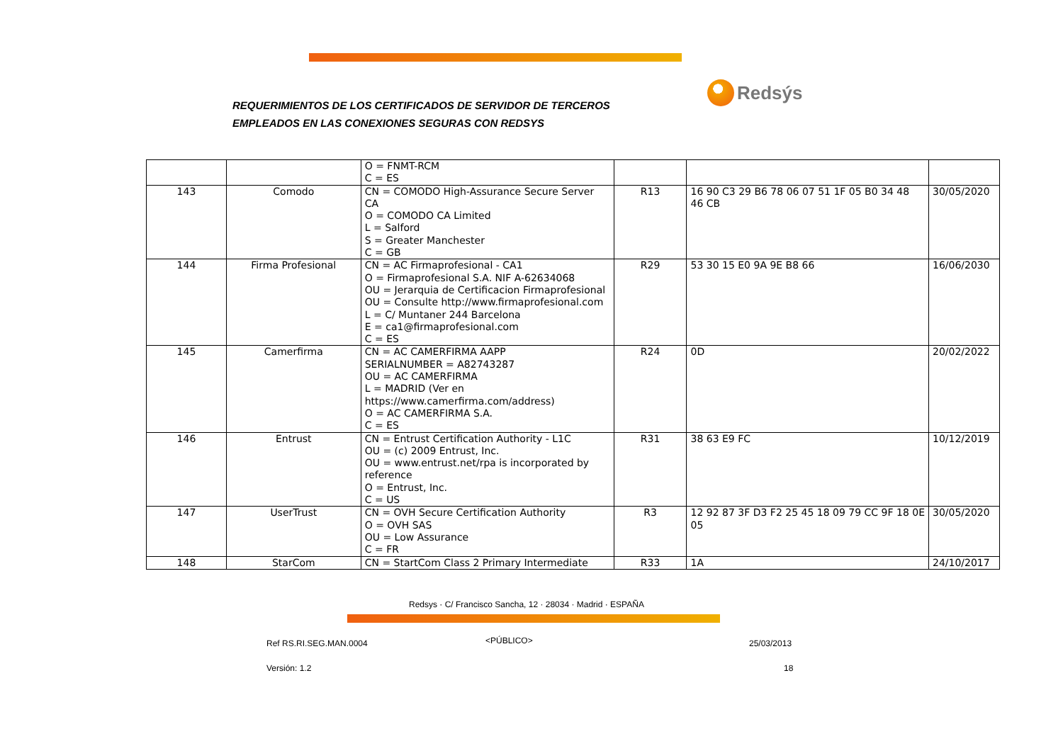REQUERIMIENTOS DE LOS CERTIFICADOS DE SERVIDOR DE TERCEROS
EMPLEADOS EN LAS CONEXIONES SEGURAS CON REDSYS
Redsýs
| | | O = FNMT-RCM C = ES | | | |
| 143 | Comodo | CN = COMODO High-Assurance Secure Server CA O = COMODO CA Limited L = Salford S = Greater Manchester C = GB | R13 | 16 90 C3 29 B6 78 06 07 51 1F 05 B0 34 48 46 CB | 30/05/2020 |
| 144 | Firma Profesional | CN = AC Firmaprofesional - CA1 O = Firmaprofesional S.A. NIF A-62634068 OU = Jerarquia de Certificacion Firmaprofesional OU = Consulte http://www.firmaprofesional.com L = C/ Muntaner 244 Barcelona E = ca1@firmaprofesional.com C = ES | R29 | 53 30 15 E0 9A 9E B8 66 | 16/06/2030 |
| 145 | Camerfirma | CN = AC CAMERFIRMA AAPP SERIALNUMBER = A82743287 OU = AC CAMERFIRMA L = MADRID (Ver en https://www.camerfirma.com/address) O = AC CAMERFIRMA S.A. C = ES | R24 | 0D | 20/02/2022 |
| 146 | Entrust | CN = Entrust Certification Authority - L1C OU = (c) 2009 Entrust, Inc. OU = www.entrust.net/rpa is incorporated by reference O = Entrust, Inc. C = US | R31 | 38 63 E9 FC | 10/12/2019 |
| 147 | UserTrust | CN = OVH Secure Certification Authority O = OVH SAS OU = Low Assurance C = FR | R3 | 12 92 87 3F D3 F2 25 45 18 09 79 CC 9F 18 0E 05 | 30/05/2020 |
| 148 | StarCom | CN = StartCom Class 2 Primary Intermediate | R33 | 1A | 24/10/2017 |
Redsys · C/ Francisco Sancha, 12 · 28034 · Madrid · ESPAÑA
Ref RS.RI.SEG.MAN.0004 <PÚBLICO> 25/03/2013
Versión: 1.2 18